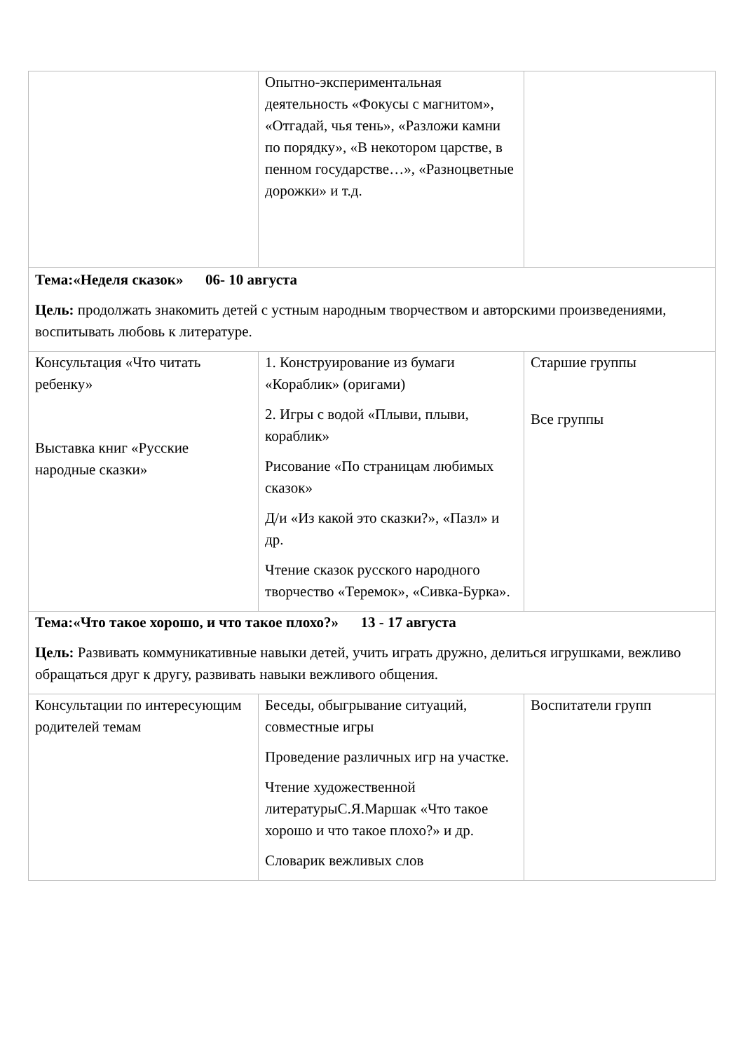| | Опытно-экспериментальная деятельность «Фокусы с магнитом», «Отгадай, чья тень», «Разложи камни по порядку», «В некотором царстве, в пенном государстве…», «Разноцветные дорожки» и т.д. | |
| Тема:«Неделя сказок» 06- 10 августа Цель: продолжать знакомить детей с устным народным творчеством и авторскими произведениями, воспитывать любовь к литературе. | | |
| Консультация «Что читать ребенку» Выставка книг «Русские народные сказки» | 1. Конструирование из бумаги «Кораблик» (оригами) 2. Игры с водой «Плыви, плыви, кораблик» Рисование «По страницам любимых сказок» Д/и «Из какой это сказки?», «Пазл» и др. Чтение сказок русского народного творчество «Теремок», «Сивка-Бурка». | Старшие группы Все группы |
| Тема:«Что такое хорошо, и что такое плохо?» 13 - 17 августа Цель: Развивать коммуникативные навыки детей, учить играть дружно, делиться игрушками, вежливо обращаться друг к другу, развивать навыки вежливого общения. | | |
| Консультации по интересующим родителей темам | Беседы, обыгрывание ситуаций, совместные игры Проведение различных игр на участке. Чтение художественной литературыС.Я.Маршак «Что такое хорошо и что такое плохо?» и др. Словарик вежливых слов | Воспитатели групп |